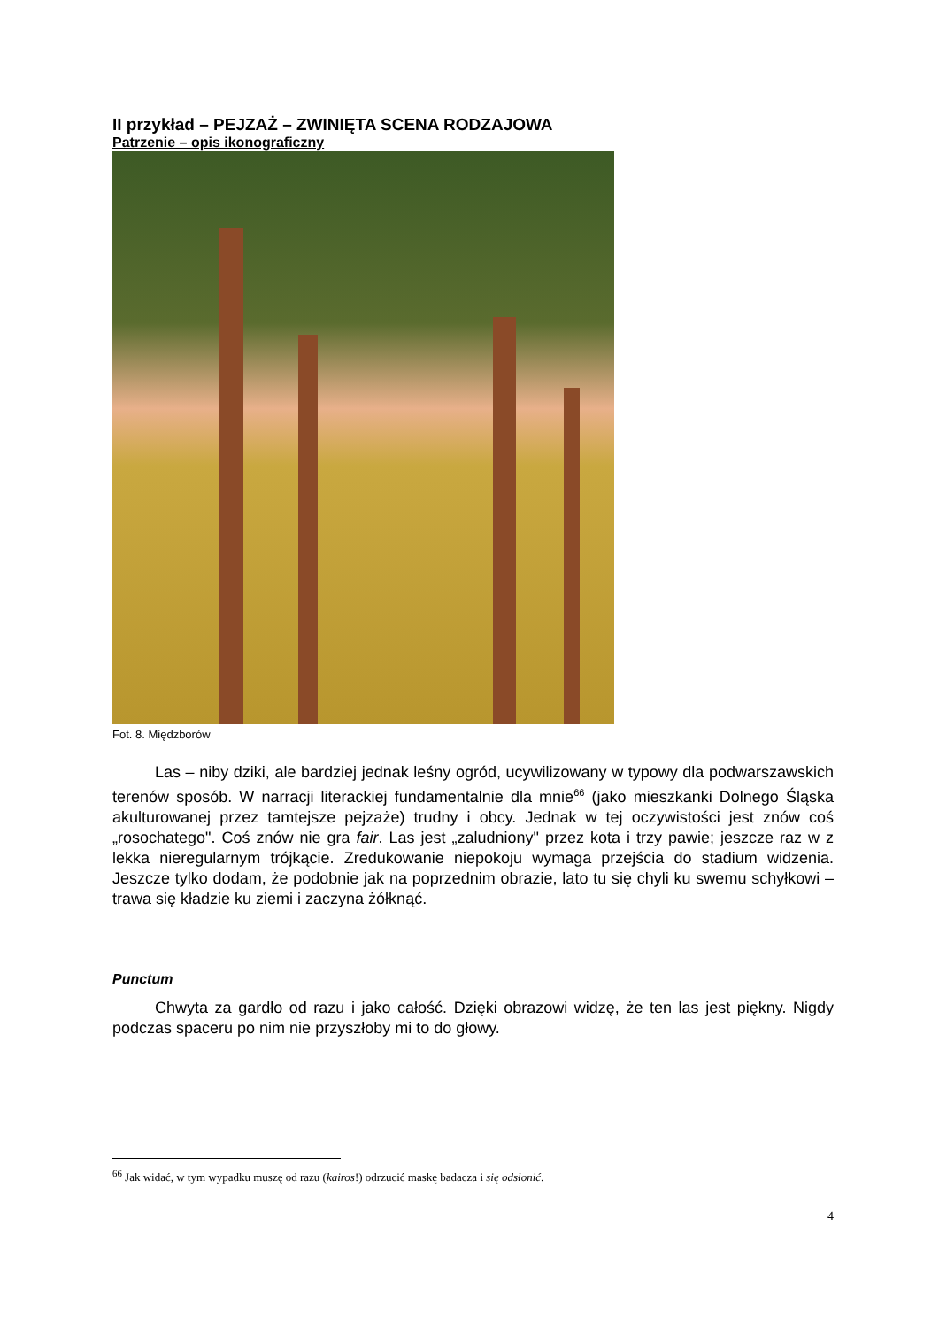II przykład – PEJZAŻ – ZWINIĘTA SCENA RODZAJOWA
Patrzenie – opis ikonograficzny
Fot. 8. Międzborów
Las – niby dziki, ale bardziej jednak leśny ogród, ucywilizowany w typowy dla podwarszawskich terenów sposób. W narracji literackiej fundamentalnie dla mnie<sup>66</sup> (jako mieszkanki Dolnego Śląska akulturowanej przez tamtejsze pejzaże) trudny i obcy. Jednak w tej oczywistości jest znów coś „rosochatego". Coś znów nie gra fair. Las jest „zaludniony" przez kota i trzy pawie; jeszcze raz w z lekka nieregularnym trójkącie. Zredukowanie niepokoju wymaga przejścia do stadium widzenia. Jeszcze tylko dodam, że podobnie jak na poprzednim obrazie, lato tu się chyli ku swemu schyłkowi – trawa się kładzie ku ziemi i zaczyna żółknąć.
Punctum
Chwyta za gardło od razu i jako całość. Dzięki obrazowi widzę, że ten las jest piękny. Nigdy podczas spaceru po nim nie przyszłoby mi to do głowy.
<sup>66</sup> Jak widać, w tym wypadku muszę od razu (kairos!) odrzucić maskę badacza i się odsłonić.
4